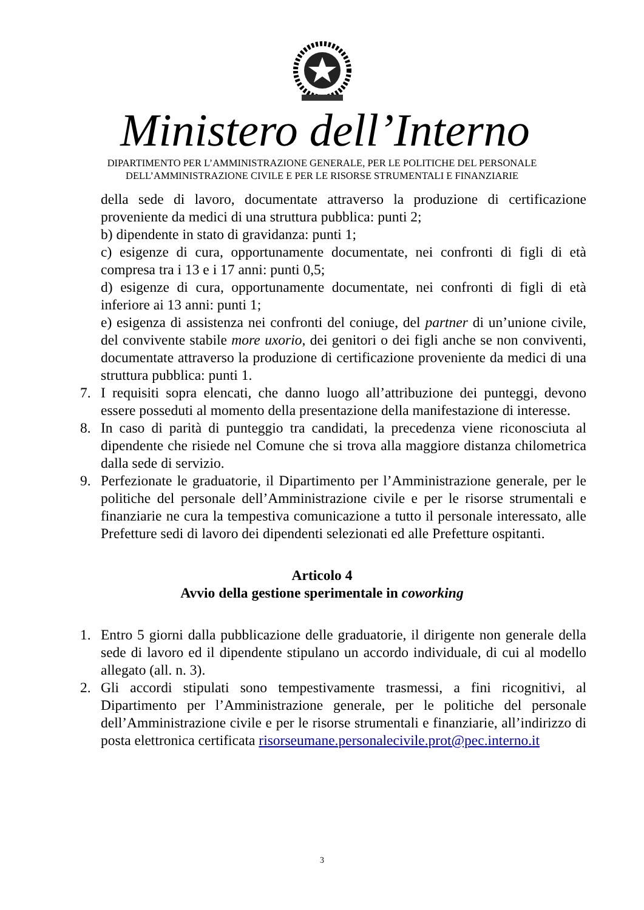Ministero dell’Interno
DIPARTIMENTO PER L’AMMINISTRAZIONE GENERALE, PER LE POLITICHE DEL PERSONALE
DELL’AMMINISTRAZIONE CIVILE E PER LE RISORSE STRUMENTALI E FINANZIARIE
della sede di lavoro, documentate attraverso la produzione di certificazione proveniente da medici di una struttura pubblica: punti 2;
b) dipendente in stato di gravidanza: punti 1;
c) esigenze di cura, opportunamente documentate, nei confronti di figli di età compresa tra i 13 e i 17 anni: punti 0,5;
d) esigenze di cura, opportunamente documentate, nei confronti di figli di età inferiore ai 13 anni: punti 1;
e) esigenza di assistenza nei confronti del coniuge, del partner di un’unione civile, del convivente stabile more uxorio, dei genitori o dei figli anche se non conviventi, documentate attraverso la produzione di certificazione proveniente da medici di una struttura pubblica: punti 1.
7. I requisiti sopra elencati, che danno luogo all’attribuzione dei punteggi, devono essere posseduti al momento della presentazione della manifestazione di interesse.
8. In caso di parità di punteggio tra candidati, la precedenza viene riconosciuta al dipendente che risiede nel Comune che si trova alla maggiore distanza chilometrica dalla sede di servizio.
9. Perfezionate le graduatorie, il Dipartimento per l’Amministrazione generale, per le politiche del personale dell’Amministrazione civile e per le risorse strumentali e finanziarie ne cura la tempestiva comunicazione a tutto il personale interessato, alle Prefetture sedi di lavoro dei dipendenti selezionati ed alle Prefetture ospitanti.
Articolo 4
Avvio della gestione sperimentale in coworking
1. Entro 5 giorni dalla pubblicazione delle graduatorie, il dirigente non generale della sede di lavoro ed il dipendente stipulano un accordo individuale, di cui al modello allegato (all. n. 3).
2. Gli accordi stipulati sono tempestivamente trasmessi, a fini ricognitivi, al Dipartimento per l’Amministrazione generale, per le politiche del personale dell’Amministrazione civile e per le risorse strumentali e finanziarie, all’indirizzo di posta elettronica certificata risorseumane.personalecivile.prot@pec.interno.it
3